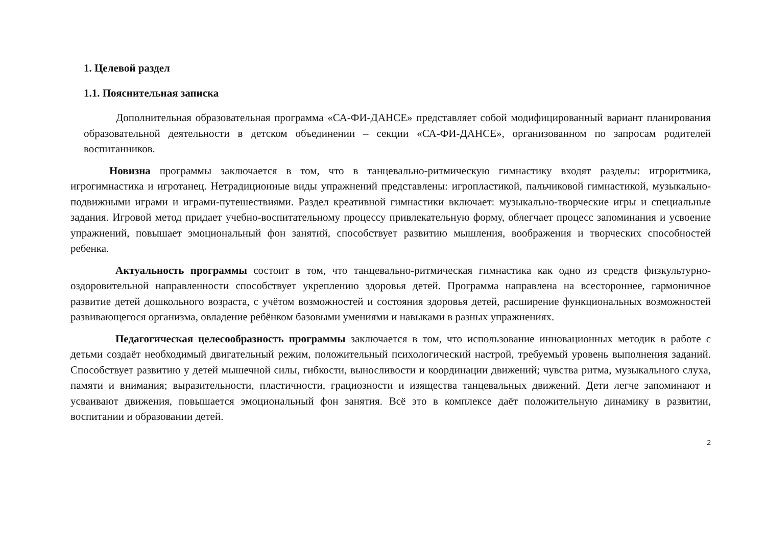1. Целевой раздел
1.1. Пояснительная записка
Дополнительная образовательная программа «СА-ФИ-ДАНСЕ» представляет собой модифицированный вариант планирования образовательной деятельности в детском объединении – секции «СА-ФИ-ДАНСЕ», организованном по запросам родителей воспитанников.
Новизна программы заключается в том, что в танцевально-ритмическую гимнастику входят разделы: игроритмика, игрогимнастика и игротанец. Нетрадиционные виды упражнений представлены: игропластикой, пальчиковой гимнастикой, музыкально-подвижными играми и играми-путешествиями. Раздел креативной гимнастики включает: музыкально-творческие игры и специальные задания. Игровой метод придает учебно-воспитательному процессу привлекательную форму, облегчает процесс запоминания и усвоение упражнений, повышает эмоциональный фон занятий, способствует развитию мышления, воображения и творческих способностей ребенка.
Актуальность программы состоит в том, что танцевально-ритмическая гимнастика как одно из средств физкультурно-оздоровительной направленности способствует укреплению здоровья детей. Программа направлена на всестороннее, гармоничное развитие детей дошкольного возраста, с учётом возможностей и состояния здоровья детей, расширение функциональных возможностей развивающегося организма, овладение ребёнком базовыми умениями и навыками в разных упражнениях.
Педагогическая целесообразность программы заключается в том, что использование инновационных методик в работе с детьми создаёт необходимый двигательный режим, положительный психологический настрой, требуемый уровень выполнения заданий. Способствует развитию у детей мышечной силы, гибкости, выносливости и координации движений; чувства ритма, музыкального слуха, памяти и внимания; выразительности, пластичности, грациозности и изящества танцевальных движений. Дети легче запоминают и усваивают движения, повышается эмоциональный фон занятия. Всё это в комплексе даёт положительную динамику в развитии, воспитании и образовании детей.
2